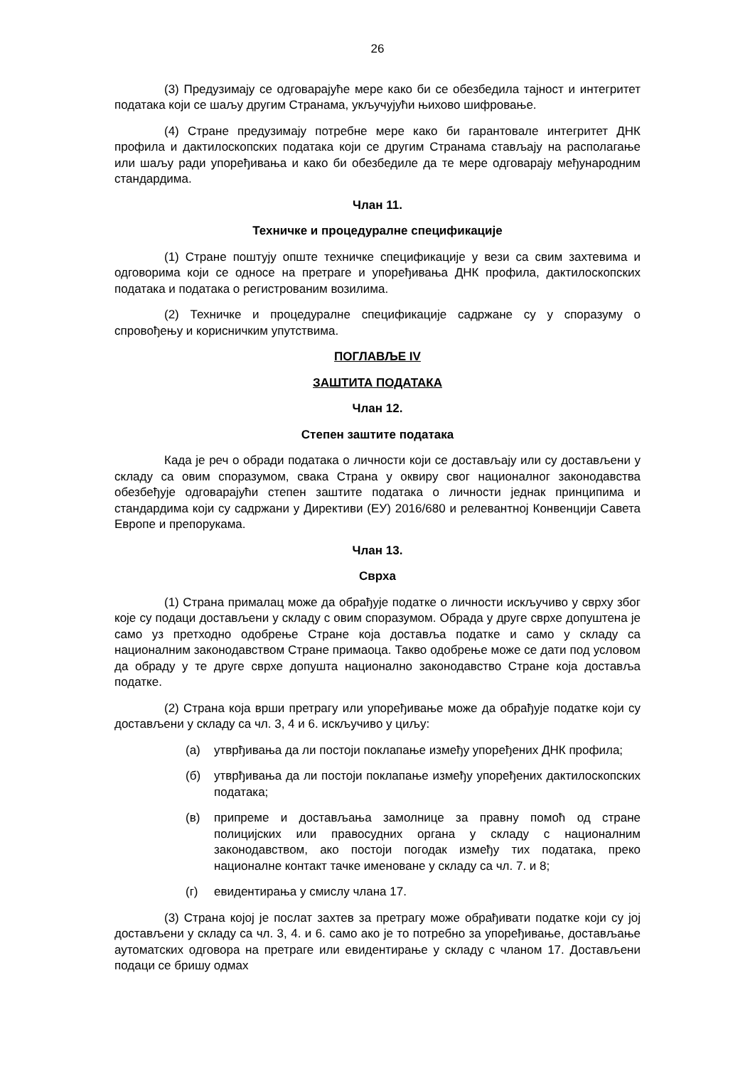26
(3) Предузимају се одговарајуће мере како би се обезбедила тајност и интегритет података који се шаљу другим Странама, укључујући њихово шифровање.
(4) Стране предузимају потребне мере како би гарантовале интегритет ДНК профила и дактилоскопских података који се другим Странама стављају на располагање или шаљу ради упоређивања и како би обезбедиле да те мере одговарају међународним стандардима.
Члан 11.
Техничке и процедуралне спецификације
(1) Стране поштују опште техничке спецификације у вези са свим захтевима и одговорима који се односе на претраге и упоређивања ДНК профила, дактилоскопских података и података о регистрованим возилима.
(2) Техничке и процедуралне спецификације садржане су у споразуму о спровођењу и корисничким упутствима.
ПОГЛАВЉЕ IV
ЗАШТИТА ПОДАТАКА
Члан 12.
Степен заштите података
Када је реч о обради података о личности који се достављају или су достављени у складу са овим споразумом, свака Страна у оквиру свог националног законодавства обезбеђује одговарајући степен заштите података о личности једнак принципима и стандардима који су садржани у Директиви (ЕУ) 2016/680 и релевантној Конвенцији Савета Европе и препорукама.
Члан 13.
Сврха
(1) Страна прималац може да обрађује податке о личности искључиво у сврху због које су подаци достављени у складу с овим споразумом. Обрада у друге сврхе допуштена је само уз претходно одобрење Стране која доставља податке и само у складу са националним законодавством Стране примаоца. Такво одобрење може се дати под условом да обраду у те друге сврхе допушта национално законодавство Стране која доставља податке.
(2) Страна која врши претрагу или упоређивање може да обрађује податке који су достављени у складу са чл. 3, 4 и 6. искључиво у циљу:
(а) утврђивања да ли постоји поклапање између упоређених ДНК профила;
(б) утврђивања да ли постоји поклапање између упоређених дактилоскопских података;
(в) припреме и достављања замолнице за правну помоћ од стране полицијских или правосудних органа у складу с националним законодавством, ако постоји погодак између тих података, преко националне контакт тачке именоване у складу са чл. 7. и 8;
(г) евидентирања у смислу члана 17.
(3) Страна којој је послат захтев за претрагу може обрађивати податке који су јој достављени у складу са чл. 3, 4. и 6. само ако је то потребно за упоређивање, достављање аутоматских одговора на претраге или евидентирање у складу с чланом 17. Достављени подаци се бришу одмах